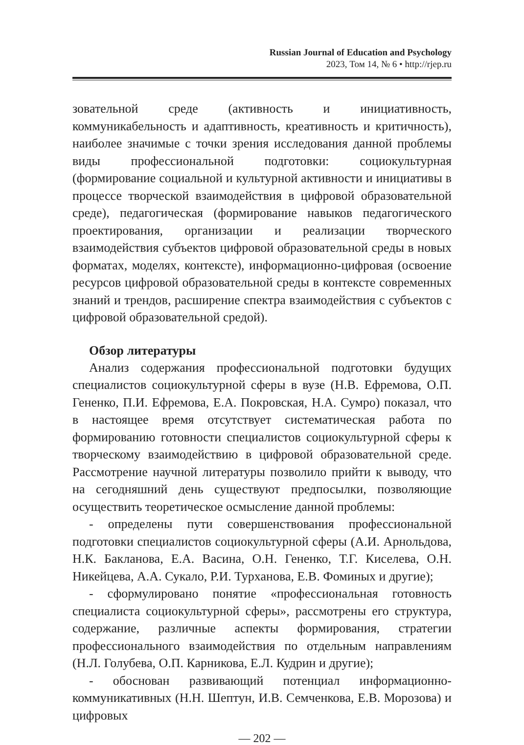Russian Journal of Education and Psychology
2023, Том 14, № 6 • http://rjep.ru
зовательной среде (активность и инициативность, коммуникабельность и адаптивность, креативность и критичность), наиболее значимые с точки зрения исследования данной проблемы виды профессиональной подготовки: социокультурная (формирование социальной и культурной активности и инициативы в процессе творческой взаимодействия в цифровой образовательной среде), педагогическая (формирование навыков педагогического проектирования, организации и реализации творческого взаимодействия субъектов цифровой образовательной среды в новых форматах, моделях, контексте), информационно-цифровая (освоение ресурсов цифровой образовательной среды в контексте современных знаний и трендов, расширение спектра взаимодействия с субъектов с цифровой образовательной средой).
Обзор литературы
Анализ содержания профессиональной подготовки будущих специалистов социокультурной сферы в вузе (Н.В. Ефремова, О.П. Гененко, П.И. Ефремова, Е.А. Покровская, Н.А. Сумро) показал, что в настоящее время отсутствует систематическая работа по формированию готовности специалистов социокультурной сферы к творческому взаимодействию в цифровой образовательной среде. Рассмотрение научной литературы позволило прийти к выводу, что на сегодняшний день существуют предпосылки, позволяющие осуществить теоретическое осмысление данной проблемы:
- определены пути совершенствования профессиональной подготовки специалистов социокультурной сферы (А.И. Арнольдова, Н.К. Бакланова, Е.А. Васина, О.Н. Гененко, Т.Г. Киселева, О.Н. Никейцева, А.А. Сукало, Р.И. Турханова, Е.В. Фоминых и другие);
- сформулировано понятие «профессиональная готовность специалиста социокультурной сферы», рассмотрены его структура, содержание, различные аспекты формирования, стратегии профессионального взаимодействия по отдельным направлениям (Н.Л. Голубева, О.П. Карникова, Е.Л. Кудрин и другие);
- обоснован развивающий потенциал информационно-коммуникативных (Н.Н. Шептун, И.В. Семченкова, Е.В. Морозова) и цифровых
— 202 —